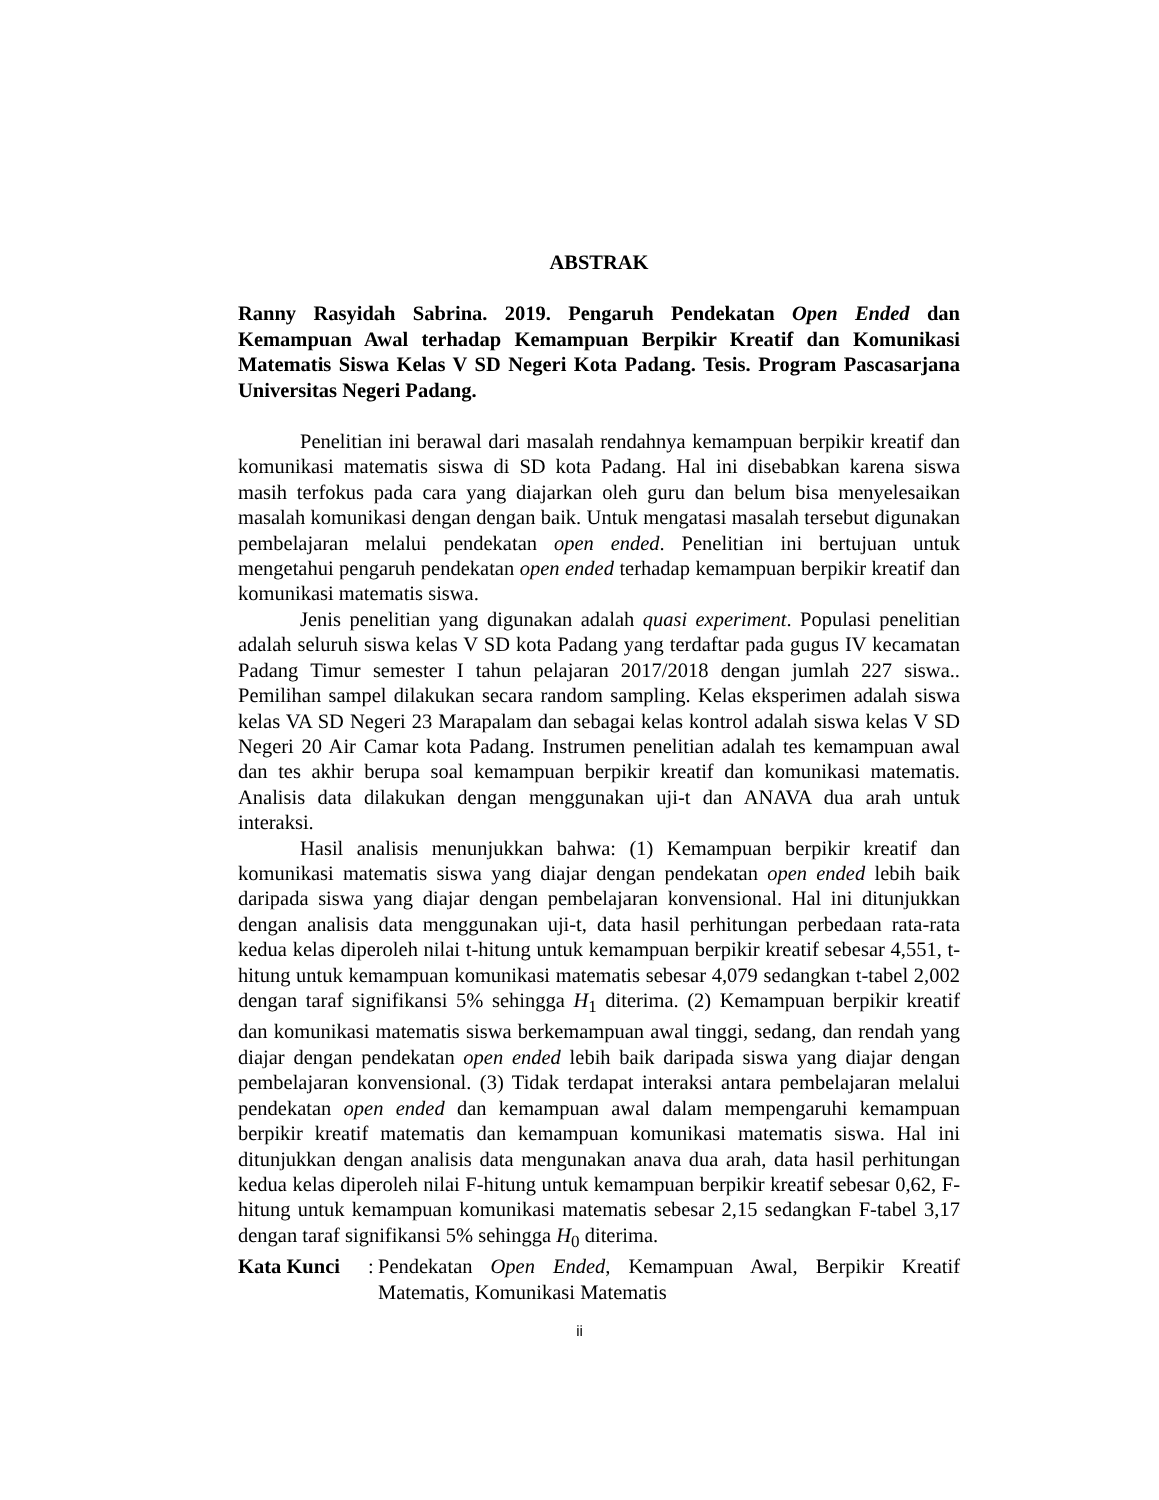ABSTRAK
Ranny Rasyidah Sabrina. 2019. Pengaruh Pendekatan Open Ended dan Kemampuan Awal terhadap Kemampuan Berpikir Kreatif dan Komunikasi Matematis Siswa Kelas V SD Negeri Kota Padang. Tesis. Program Pascasarjana Universitas Negeri Padang.
Penelitian ini berawal dari masalah rendahnya kemampuan berpikir kreatif dan komunikasi matematis siswa di SD kota Padang. Hal ini disebabkan karena siswa masih terfokus pada cara yang diajarkan oleh guru dan belum bisa menyelesaikan masalah komunikasi dengan dengan baik. Untuk mengatasi masalah tersebut digunakan pembelajaran melalui pendekatan open ended. Penelitian ini bertujuan untuk mengetahui pengaruh pendekatan open ended terhadap kemampuan berpikir kreatif dan komunikasi matematis siswa.
Jenis penelitian yang digunakan adalah quasi experiment. Populasi penelitian adalah seluruh siswa kelas V SD kota Padang yang terdaftar pada gugus IV kecamatan Padang Timur semester I tahun pelajaran 2017/2018 dengan jumlah 227 siswa.. Pemilihan sampel dilakukan secara random sampling. Kelas eksperimen adalah siswa kelas VA SD Negeri 23 Marapalam dan sebagai kelas kontrol adalah siswa kelas V SD Negeri 20 Air Camar kota Padang. Instrumen penelitian adalah tes kemampuan awal dan tes akhir berupa soal kemampuan berpikir kreatif dan komunikasi matematis. Analisis data dilakukan dengan menggunakan uji-t dan ANAVA dua arah untuk interaksi.
Hasil analisis menunjukkan bahwa: (1) Kemampuan berpikir kreatif dan komunikasi matematis siswa yang diajar dengan pendekatan open ended lebih baik daripada siswa yang diajar dengan pembelajaran konvensional. Hal ini ditunjukkan dengan analisis data menggunakan uji-t, data hasil perhitungan perbedaan rata-rata kedua kelas diperoleh nilai t-hitung untuk kemampuan berpikir kreatif sebesar 4,551, t-hitung untuk kemampuan komunikasi matematis sebesar 4,079 sedangkan t-tabel 2,002 dengan taraf signifikansi 5% sehingga H<sub>1</sub> diterima. (2) Kemampuan berpikir kreatif dan komunikasi matematis siswa berkemampuan awal tinggi, sedang, dan rendah yang diajar dengan pendekatan open ended lebih baik daripada siswa yang diajar dengan pembelajaran konvensional. (3) Tidak terdapat interaksi antara pembelajaran melalui pendekatan open ended dan kemampuan awal dalam mempengaruhi kemampuan berpikir kreatif matematis dan kemampuan komunikasi matematis siswa. Hal ini ditunjukkan dengan analisis data mengunakan anava dua arah, data hasil perhitungan kedua kelas diperoleh nilai F-hitung untuk kemampuan berpikir kreatif sebesar 0,62, F-hitung untuk kemampuan komunikasi matematis sebesar 2,15 sedangkan F-tabel 3,17 dengan taraf signifikansi 5% sehingga H<sub>0</sub> diterima.
Kata Kunci: Pendekatan Open Ended, Kemampuan Awal, Berpikir Kreatif Matematis, Komunikasi Matematis
ii